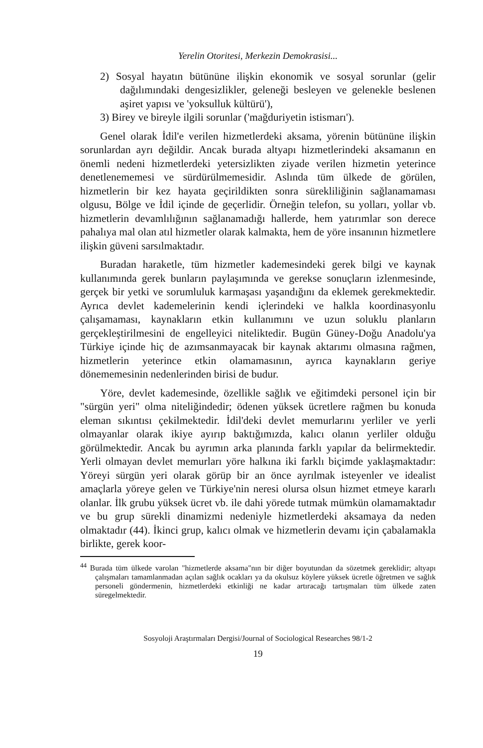Yerelin Otoritesi, Merkezin Demokrasisi...
2) Sosyal hayatın bütününe ilişkin ekonomik ve sosyal sorunlar (gelir dağılımındaki dengesizlikler, geleneği besleyen ve gelenekle beslenen aşiret yapısı ve 'yoksulluk kültürü'),
3) Birey ve bireyle ilgili sorunlar ('mağduriyetin istismarı').
Genel olarak İdil'e verilen hizmetlerdeki aksama, yörenin bütününe ilişkin sorunlardan ayrı değildir. Ancak burada altyapı hizmetlerindeki aksamanın en önemli nedeni hizmetlerdeki yetersizlikten ziyade verilen hizmetin yeterince denetlenememesi ve sürdürülmemesidir. Aslında tüm ülkede de görülen, hizmetlerin bir kez hayata geçirildikten sonra sürekliliğinin sağlanamaması olgusu, Bölge ve İdil içinde de geçerlidir. Örneğin telefon, su yolları, yollar vb. hizmetlerin devamlılığının sağlanamadığı hallerde, hem yatırımlar son derece pahalıya mal olan atıl hizmetler olarak kalmakta, hem de yöre insanının hizmetlere ilişkin güveni sarsılmaktadır.
Buradan haraketle, tüm hizmetler kademesindeki gerek bilgi ve kaynak kullanımında gerek bunların paylaşımında ve gerekse sonuçların izlenmesinde, gerçek bir yetki ve sorumluluk karmaşası yaşandığını da eklemek gerekmektedir. Ayrıca devlet kademelerinin kendi içlerindeki ve halkla koordinasyonlu çalışamaması, kaynakların etkin kullanımını ve uzun soluklu planların gerçekleştirilmesini de engelleyici niteliktedir. Bugün Güney-Doğu Anadolu'ya Türkiye içinde hiç de azımsanmayacak bir kaynak aktarımı olmasına rağmen, hizmetlerin yeterince etkin olamamasının, ayrıca kaynakların geriye dönememesinin nedenlerinden birisi de budur.
Yöre, devlet kademesinde, özellikle sağlık ve eğitimdeki personel için bir "sürgün yeri" olma niteliğindedir; ödenen yüksek ücretlere rağmen bu konuda eleman sıkıntısı çekilmektedir. İdil'deki devlet memurlarını yerliler ve yerli olmayanlar olarak ikiye ayırıp baktığımızda, kalıcı olanın yerliler olduğu görülmektedir. Ancak bu ayrımın arka planında farklı yapılar da belirmektedir. Yerli olmayan devlet memurları yöre halkına iki farklı biçimde yaklaşmaktadır: Yöreyi sürgün yeri olarak görüp bir an önce ayrılmak isteyenler ve idealist amaçlarla yöreye gelen ve Türkiye'nin neresi olursa olsun hizmet etmeye kararlı olanlar. İlk grubu yüksek ücret vb. ile dahi yörede tutmak mümkün olamamaktadır ve bu grup sürekli dinamizmi nedeniyle hizmetlerdeki aksamaya da neden olmaktadır (44). İkinci grup, kalıcı olmak ve hizmetlerin devamı için çabalamakla birlikte, gerek koor-
<sup>44</sup> Burada tüm ülkede varolan "hizmetlerde aksama"nın bir diğer boyutundan da sözetmek gereklidir; altyapı çalışmaları tamamlanmadan açılan sağlık ocakları ya da okulsuz köylere yüksek ücretle öğretmen ve sağlık personeli göndermenin, hizmetlerdeki etkinliği ne kadar artıracağı tartışmaları tüm ülkede zaten süregelmektedir.
Sosyoloji Araştırmaları Dergisi/Journal of Sociological Researches 98/1-2
19